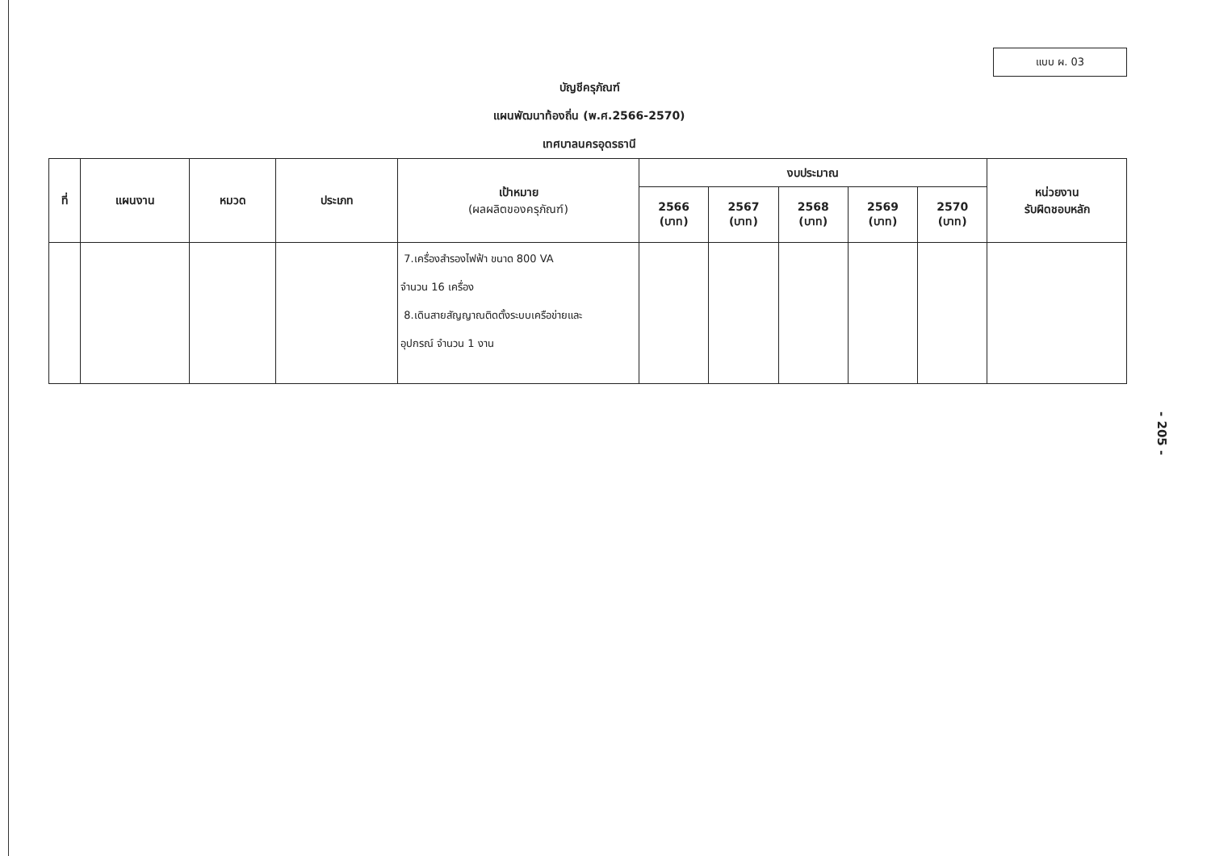แบบ ผ. 03
บัญชีครุภัณฑ์
แผนพัฒนาท้องถิ่น (พ.ศ.2566-2570)
เทศบาลนครอุดรธานี
| ที่ | แผนงาน | หมวด | ประเภท | เป้าหมาย (ผลผลิตของครุภัณฑ์) | งบประมาณ | | | | | หน่วยงาน รับผิดชอบหลัก |
| --- | --- | --- | --- | --- | --- | --- | --- | --- | --- | --- |
| | | | | | 2566 (บาท) | 2567 (บาท) | 2568 (บาท) | 2569 (บาท) | 2570 (บาท) | |
| | | | | 7.เครื่องสำรองไฟฟ้า ขนาด 800 VA จำนวน 16 เครื่อง 8.เดินสายสัญญาณติดตั้งระบบเครือข่ายและ อุปกรณ์ จำนวน 1 งาน | | | | | | |
- 205 -